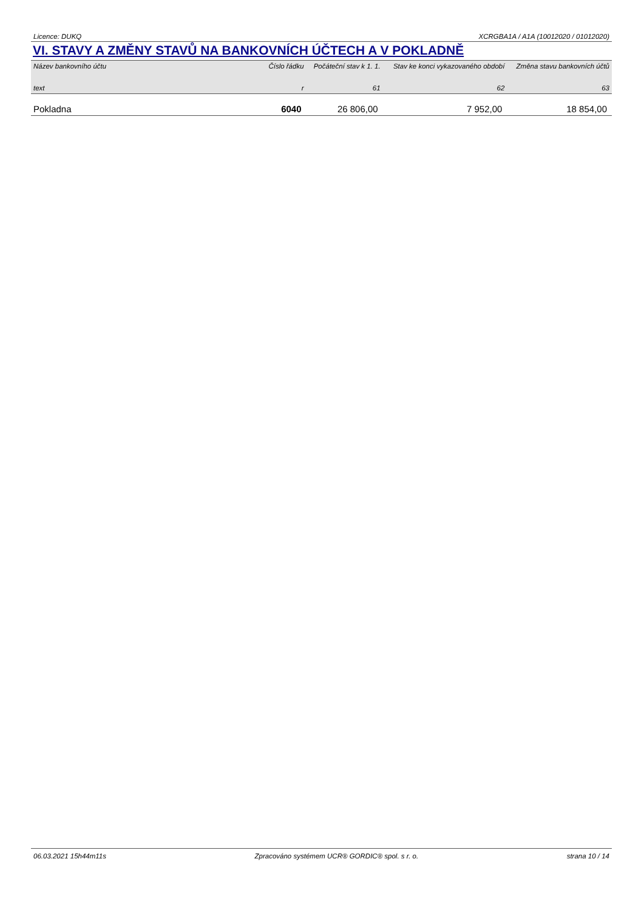Licence: DUKQ XCRGBA1A / A1A (10012020 / 01012020)
VI. STAVY A ZMĚNY STAVŮ NA BANKOVNÍCH ÚČTECH A V POKLADNĚ
| Název bankovního účtu | Číslo řádku | Počáteční stav k 1. 1. | Stav ke konci vykazovaného období | Změna stavu bankovních účtů |
| --- | --- | --- | --- | --- |
| text | r | 61 | 62 | 63 |
| Pokladna | 6040 | 26 806,00 | 7 952,00 | 18 854,00 |
06.03.2021 15h44m11s Zpracováno systémem UCR® GORDIC® spol. s r. o. strana 10 / 14